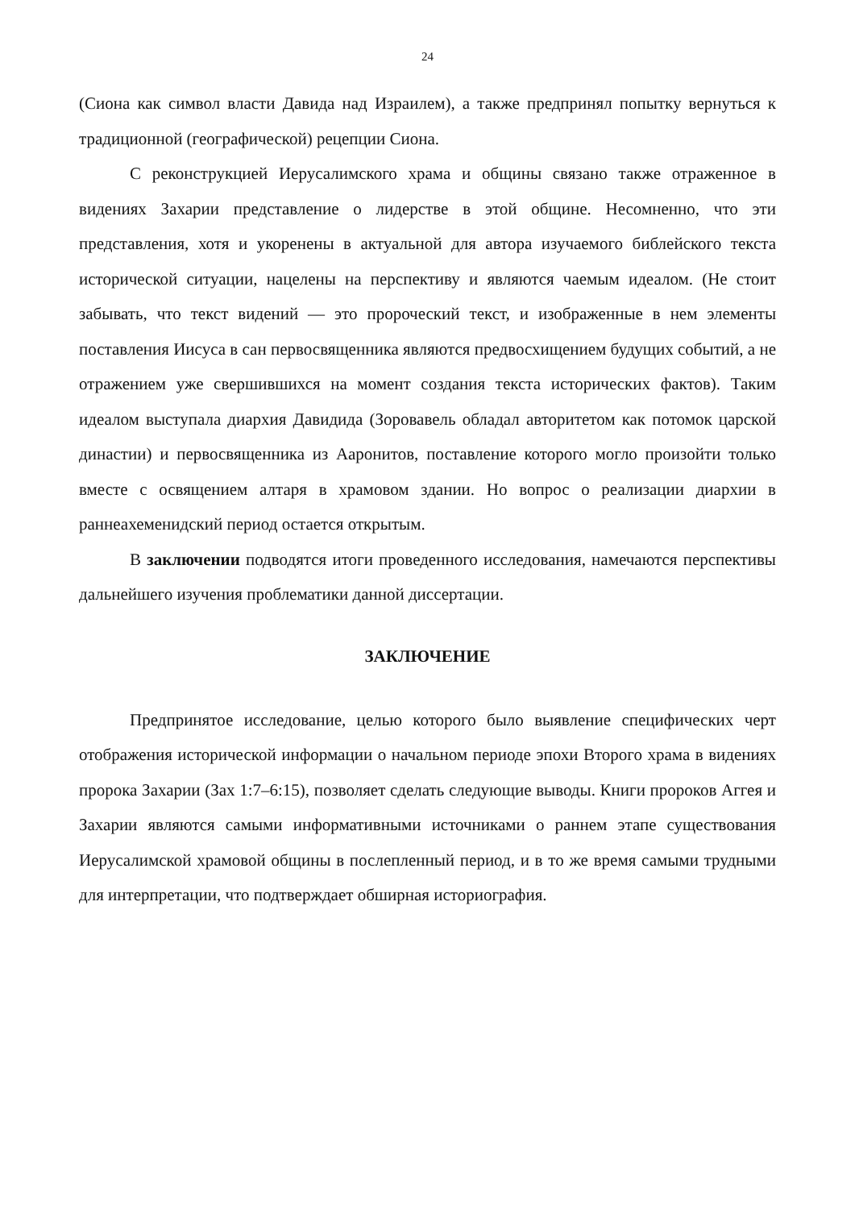24
(Сиона как символ власти Давида над Израилем), а также предпринял попытку вернуться к традиционной (географической) рецепции Сиона.
С реконструкцией Иерусалимского храма и общины связано также отраженное в видениях Захарии представление о лидерстве в этой общине. Несомненно, что эти представления, хотя и укоренены в актуальной для автора изучаемого библейского текста исторической ситуации, нацелены на перспективу и являются чаемым идеалом. (Не стоит забывать, что текст видений — это пророческий текст, и изображенные в нем элементы поставления Иисуса в сан первосвященника являются предвосхищением будущих событий, а не отражением уже свершившихся на момент создания текста исторических фактов). Таким идеалом выступала диархия Давидида (Зоровавель обладал авторитетом как потомок царской династии) и первосвященника из Ааронитов, поставление которого могло произойти только вместе с освящением алтаря в храмовом здании. Но вопрос о реализации диархии в раннеахеменидский период остается открытым.
В заключении подводятся итоги проведенного исследования, намечаются перспективы дальнейшего изучения проблематики данной диссертации.
ЗАКЛЮЧЕНИЕ
Предпринятое исследование, целью которого было выявление специфических черт отображения исторической информации о начальном периоде эпохи Второго храма в видениях пророка Захарии (Зах 1:7–6:15), позволяет сделать следующие выводы. Книги пророков Аггея и Захарии являются самыми информативными источниками о раннем этапе существования Иерусалимской храмовой общины в послепленный период, и в то же время самыми трудными для интерпретации, что подтверждает обширная историография.